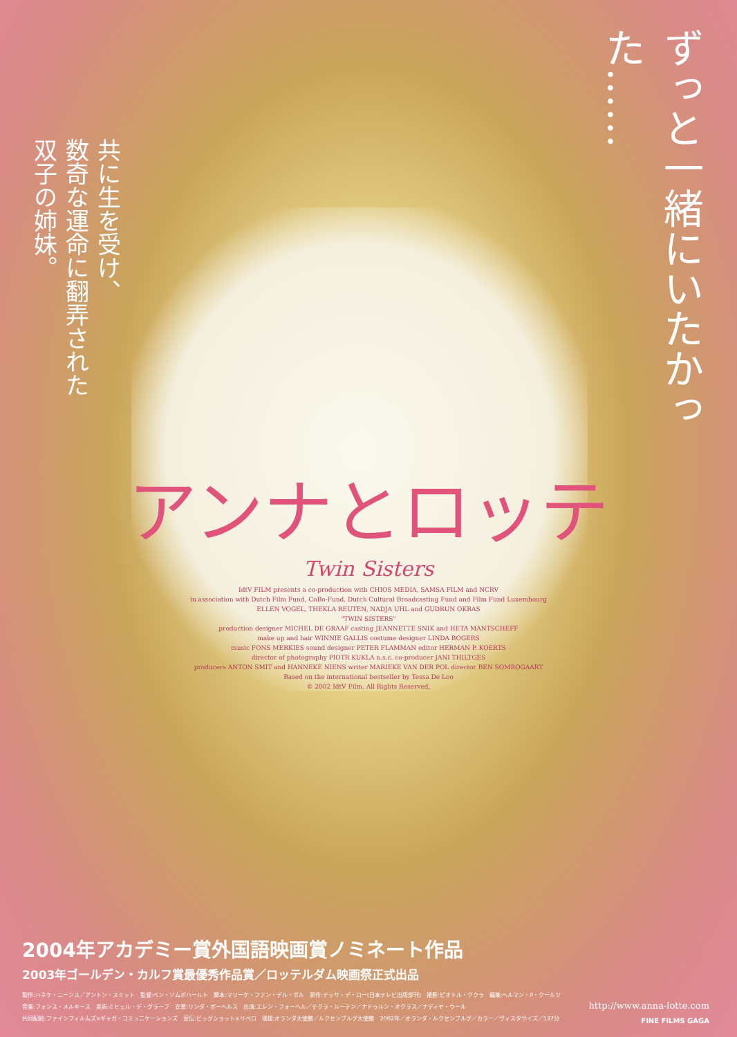共に生を受け、
数奇な運命に翻弄された
双子の姉妹。
ずっと一緒にいたかった……
アンナとロッテ
Twin Sisters
IdtV FILM presents a co-production with CHIOS MEDIA, SAMSA FILM and NCRV
in association with Dutch Film Fund, CoBo-Fund, Dutch Cultural Broadcasting Fund and Film Fund Luxembourg
ELLEN VOGEL, THEKLA REUTEN, NADJA UHL and GUDRUN OKRAS
"TWIN SISTERS"
production designer MICHEL DE GRAAF casting JEANNETTE SNIK and HETA MANTSCHEFF
make up and hair WINNIE GALLIS costume designer LINDA BOGERS
music FONS MERKIES sound designer PETER FLAMMAN editor HERMAN P. KOERTS
director of photography PIOTR KUKLA n.s.c. co-producer JANI THILTGES
producers ANTON SMIT and HANNEKE NIENS writer MARIEKE VAN DER POL director BEN SOMBOGAART
Based on the international bestseller by Tessa De Loo
© 2002 IdtV Film. All Rights Reserved.
2004年アカデミー賞外国語映画賞ノミネート作品
2003年ゴールデン・カルフ賞最優秀作品賞／ロッテルダム映画祭正式出品
製作:ハネケ・ニーンス／アントン・スミット　監督:ベン・ソムボハールト　脚本:マリーケ・ファン・デル・ポル　原作:テッサ・デ・ロー(日本テレビ出版部刊)　撮影:ピオトル・ククラ　編集:ヘルマン・P・クールツ
音楽:フォンス・メルキース　美術:ミヒェル・デ・グラーフ　衣裳:リンダ・ボーヘルス　出演:エレン・フォーヘル／テクラ・ルーテン／ナドゥルン・オクラス／ナディヤ・ウール
共同配給:ファインフィルムズ×ギャガ・コミュニケーションズ　宣伝:ビッグショット×リベロ　後援:オランダ大使館／ルクセンブルグ大使館　2002年／オランダ・ルクセンブルグ／カラー／ヴィスタサイズ／137分
http://www.anna-lotte.com
FINE FILMS GAGA